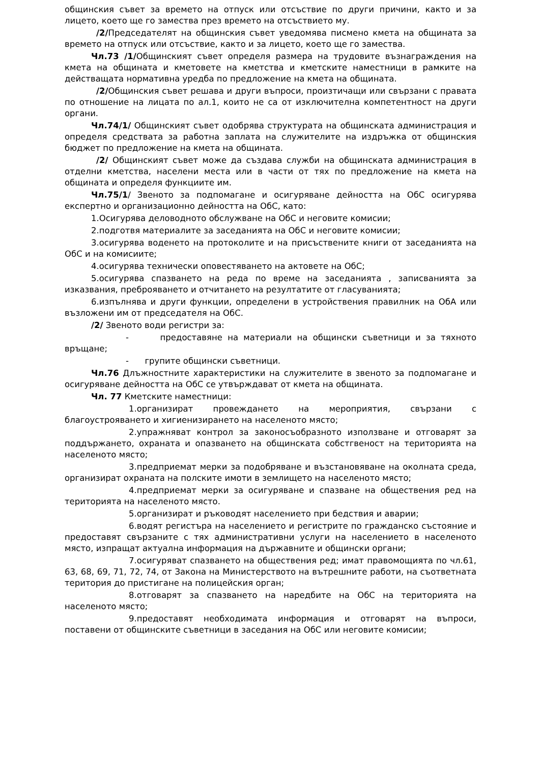общинския съвет за времето на отпуск или отсъствие по други причини, както и за лицето, което ще го замества през времето на отсъствието му.
/2/Председателят на общинския съвет уведомява писмено кмета на общината за времето на отпуск или отсъствие, както и за лицето, което ще го замества.
Чл.73 /1/Общинският съвет определя размера на трудовите възнаграждения на кмета на общината и кметовете на кметства и кметските наместници в рамките на действащата нормативна уредба по предложение на кмета на общината.
/2/Общинския съвет решава и други въпроси, произтичащи или свързани с правата по отношение на лицата по ал.1, които не са от изключителна компетентност на други органи.
Чл.74/1/ Общинският съвет одобрява структурата на общинската администрация и определя средствата за работна заплата на служителите на издръжка от общинския бюджет по предложение на кмета на общината.
/2/ Общинският съвет може да създава служби на общинската администрация в отделни кметства, населени места или в части от тях по предложение на кмета на общината и определя функциите им.
Чл.75/1/ Звеното за подпомагане и осигуряване дейността на ОбС осигурява експертно и организационно дейността на ОбС, като:
1.Осигурява деловодното обслужване на ОбС и неговите комисии;
2.подготвя материалите за заседанията на ОбС и неговите комисии;
3.осигурява воденето на протоколите и на присъствените книги от заседанията на ОбС и на комисиите;
4.осигурява технически оповестяването на актовете на ОбС;
5.осигурява спазването на реда по време на заседанията , записванията за изказвания, преброяването и отчитането на резултатите от гласуванията;
6.изпълнява и други функции, определени в устройствения правилник на ОбА или възложени им от председателя на ОбС.
/2/ Звеното води регистри за:
- предоставяне на материали на общински съветници и за тяхното връщане;
- групите общински съветници.
Чл.76 Длъжностните характеристики на служителите в звеното за подпомагане и осигуряване дейността на ОбС се утвърждават от кмета на общината.
Чл. 77 Кметските наместници:
1.организират провеждането на мероприятия, свързани с благоустрояването и хигиенизирането на населеното място;
2.упражняват контрол за законосъобразното използване и отговарят за поддържането, охраната и опазването на общинската собстгвеност на територията на населеното място;
3.предприемат мерки за подобряване и възстановяване на околната среда, организират охраната на полските имоти в землището на населеното място;
4.предприемат мерки за осигуряване и спазване на обществения ред на територията на населеното място.
5.организират и ръководят населението при бедствия и аварии;
6.водят регистъра на населението и регистрите по гражданско състояние и предоставят свързаните с тях административни услуги на населението в населеното място, изпращат актуална информация на държавните и общински органи;
7.осигуряват спазването на обществения ред; имат правомощията по чл.61, 63, 68, 69, 71, 72, 74, от Закона на Министерството на вътрешните работи, на съответната територия до пристигане на полицейския орган;
8.отговарят за спазването на наредбите на ОбС на територията на населеното място;
9.предоставят необходимата информация и отговарят на въпроси, поставени от общинските съветници в заседания на ОбС или неговите комисии;